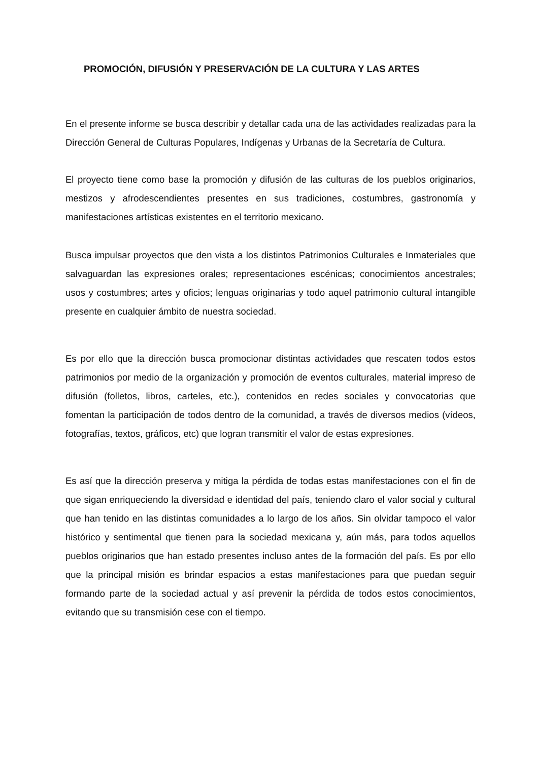PROMOCIÓN, DIFUSIÓN Y PRESERVACIÓN DE LA CULTURA Y LAS ARTES
En el presente informe se busca describir y detallar cada una de las actividades realizadas para la Dirección General de Culturas Populares, Indígenas y Urbanas de la Secretaría de Cultura.
El proyecto tiene como base la promoción y difusión de las culturas de los pueblos originarios, mestizos y afrodescendientes presentes en sus tradiciones, costumbres, gastronomía y manifestaciones artísticas existentes en el territorio mexicano.
Busca impulsar proyectos que den vista a los distintos Patrimonios Culturales e Inmateriales que salvaguardan las expresiones orales; representaciones escénicas; conocimientos ancestrales; usos y costumbres; artes y oficios; lenguas originarias y todo aquel patrimonio cultural intangible presente en cualquier ámbito de nuestra sociedad.
Es por ello que la dirección busca promocionar distintas actividades que rescaten todos estos patrimonios por medio de la organización y promoción de eventos culturales, material impreso de difusión (folletos, libros, carteles, etc.), contenidos en redes sociales y convocatorias que fomentan la participación de todos dentro de la comunidad, a través de diversos medios (vídeos, fotografías, textos, gráficos, etc) que logran transmitir el valor de estas expresiones.
Es así que la dirección preserva y mitiga la pérdida de todas estas manifestaciones con el fin de que sigan enriqueciendo la diversidad e identidad del país, teniendo claro el valor social y cultural que han tenido en las distintas comunidades a lo largo de los años. Sin olvidar tampoco el valor histórico y sentimental que tienen para la sociedad mexicana y, aún más, para todos aquellos pueblos originarios que han estado presentes incluso antes de la formación del país. Es por ello que la principal misión es brindar espacios a estas manifestaciones para que puedan seguir formando parte de la sociedad actual y así prevenir la pérdida de todos estos conocimientos, evitando que su transmisión cese con el tiempo.